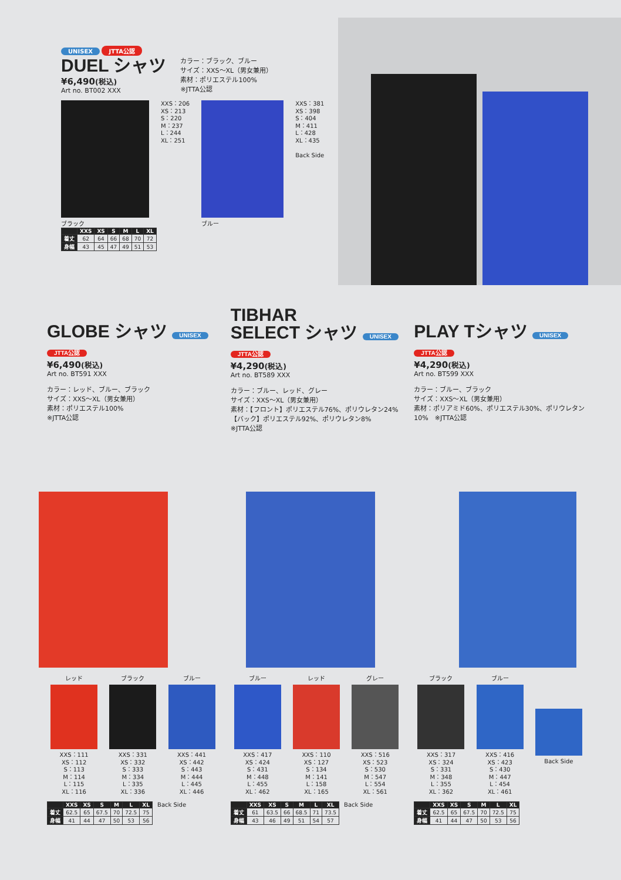UNISEX JTTA公認
DUEL シャツ
¥6,490(税込)
Art no. BT002 XXX
カラー：ブラック、ブルー
サイズ：XXS～XL（男女兼用）
素材：ポリエステル100%
※JTTA公認
ブラック
XXS：206
XS：213
S：220
M：237
L：244
XL：251
ブルー
XXS：381
XS：398
S：404
M：411
L：428
XL：435
Back Side
| | XXS | XS | S | M | L | XL |
| --- | --- | --- | --- | --- | --- | --- |
| 着丈 | 62 | 64 | 66 | 68 | 70 | 72 |
| 身幅 | 43 | 45 | 47 | 49 | 51 | 53 |
GLOBE シャツ UNISEX JTTA公認
¥6,490(税込)
Art no. BT591 XXX
カラー：レッド、ブルー、ブラック
サイズ：XXS～XL（男女兼用）
素材：ポリエステル100%
※JTTA公認
TIBHAR
SELECT シャツ UNISEX JTTA公認
¥4,290(税込)
Art no. BT589 XXX
カラー：ブルー、レッド、グレー
サイズ：XXS～XL（男女兼用）
素材：【フロント】ポリエステル76%、ポリウレタン24%
【バック】ポリエステル92%、ポリウレタン8%
※JTTA公認
PLAY Tシャツ UNISEX JTTA公認
¥4,290(税込)
Art no. BT599 XXX
カラー：ブルー、ブラック
サイズ：XXS～XL（男女兼用）
素材：ポリアミド60%、ポリエステル30%、ポリウレタン10%　※JTTA公認
レッド
XXS：111
XS：112
S：113
M：114
L：115
XL：116
ブラック
XXS：331
XS：332
S：333
M：334
L：335
XL：336
ブルー
XXS：441
XS：442
S：443
M：444
L：445
XL：446
ブルー
XXS：417
XS：424
S：431
M：448
L：455
XL：462
レッド
XXS：110
XS：127
S：134
M：141
L：158
XL：165
グレー
XXS：516
XS：523
S：530
M：547
L：554
XL：561
ブラック
XXS：317
XS：324
S：331
M：348
L：355
XL：362
ブルー
XXS：416
XS：423
S：430
M：447
L：454
XL：461
Back Side
| | XXS | XS | S | M | L | XL |
| --- | --- | --- | --- | --- | --- | --- |
| 着丈 | 62.5 | 65 | 67.5 | 70 | 72.5 | 75 |
| 身幅 | 41 | 44 | 47 | 50 | 53 | 56 |
Back Side
| | XXS | XS | S | M | L | XL |
| --- | --- | --- | --- | --- | --- | --- |
| 着丈 | 61 | 63.5 | 66 | 68.5 | 71 | 73.5 |
| 身幅 | 43 | 46 | 49 | 51 | 54 | 57 |
Back Side
| | XXS | XS | S | M | L | XL |
| --- | --- | --- | --- | --- | --- | --- |
| 着丈 | 62.5 | 65 | 67.5 | 70 | 72.5 | 75 |
| 身幅 | 41 | 44 | 47 | 50 | 53 | 56 |